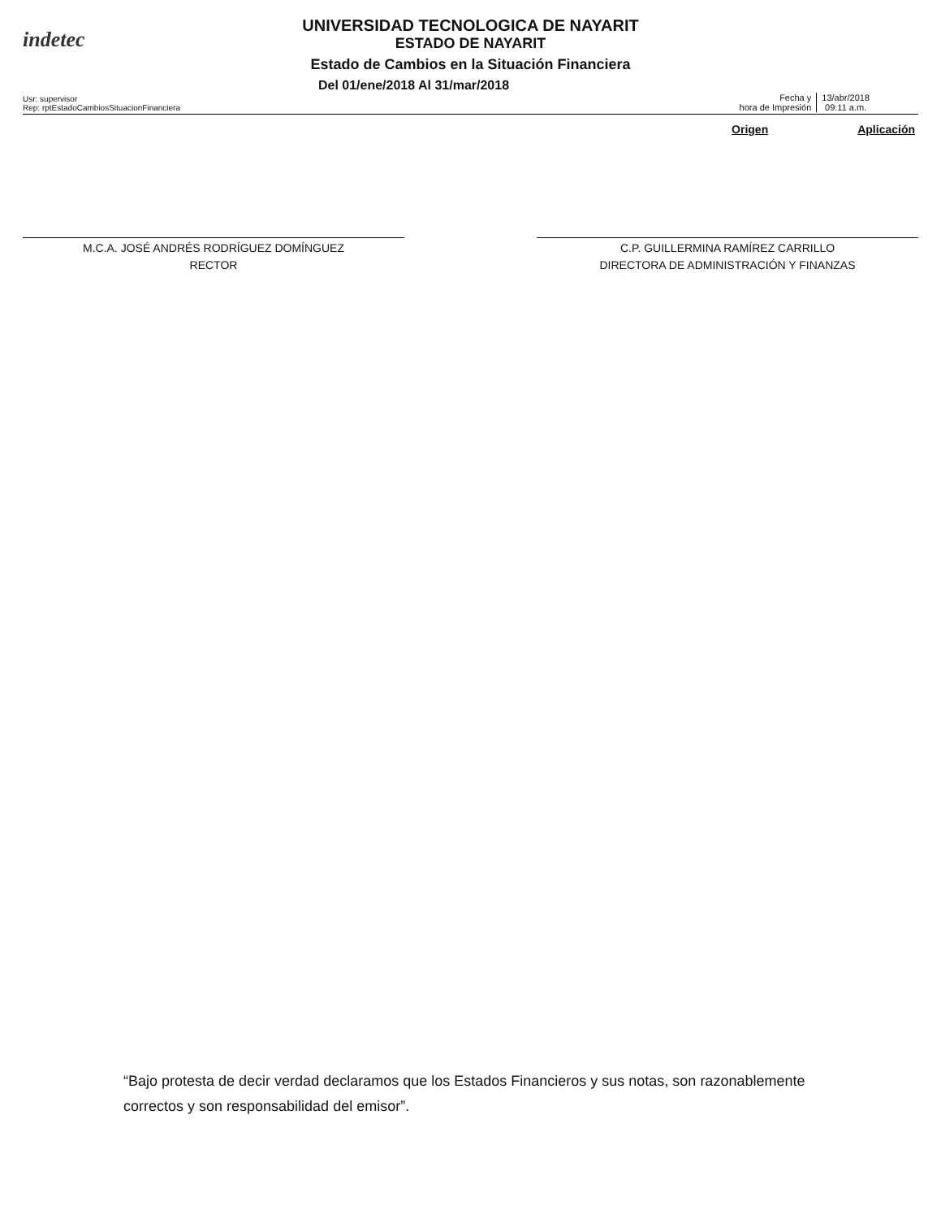indetec
UNIVERSIDAD TECNOLOGICA DE NAYARIT
ESTADO DE NAYARIT
Estado de Cambios en la Situación Financiera
Del 01/ene/2018 Al 31/mar/2018
Usr: supervisor
Rep: rptEstadoCambiosSituacionFinanciera
Fecha y
hora de Impresión
13/abr/2018
09:11 a.m.
Origen Aplicación
M.C.A. JOSÉ ANDRÉS RODRÍGUEZ DOMÍNGUEZ
RECTOR
C.P. GUILLERMINA RAMÍREZ CARRILLO
DIRECTORA DE ADMINISTRACIÓN Y FINANZAS
“Bajo protesta de decir verdad declaramos que los Estados Financieros y sus notas, son razonablemente correctos y son responsabilidad del emisor”.